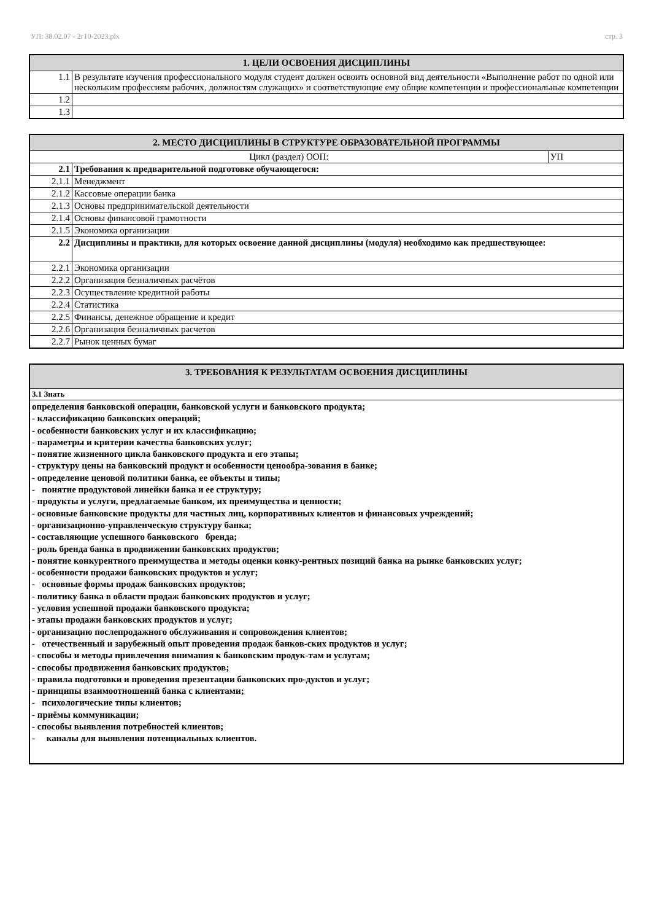УП: 38.02.07 - 2г10-2023.plx стр. 3
| 1. ЦЕЛИ ОСВОЕНИЯ ДИСЦИПЛИНЫ | |
| --- | --- |
| 1.1 | В результате изучения профессионального модуля студент должен освоить основной вид деятельности «Выполнение работ по одной или нескольким профессиям рабочих, должностям служащих» и соответствующие ему общие компетенции и профессиональные компетенции |
| 1.2 | |
| 1.3 | |
| 2. МЕСТО ДИСЦИПЛИНЫ В СТРУКТУРЕ ОБРАЗОВАТЕЛЬНОЙ ПРОГРАММЫ | | |
| --- | --- | --- |
| Цикл (раздел) ООП: | | УП |
| 2.1 | Требования к предварительной подготовке обучающегося: | |
| 2.1.1 | Менеджмент | |
| 2.1.2 | Кассовые операции банка | |
| 2.1.3 | Основы предпринимательской деятельности | |
| 2.1.4 | Основы финансовой грамотности | |
| 2.1.5 | Экономика организации | |
| 2.2 | Дисциплины и практики, для которых освоение данной дисциплины (модуля) необходимо как предшествующее: | |
| 2.2.1 | Экономика организации | |
| 2.2.2 | Организация безналичных расчётов | |
| 2.2.3 | Осуществление кредитной работы | |
| 2.2.4 | Статистика | |
| 2.2.5 | Финансы, денежное обращение и кредит | |
| 2.2.6 | Организация безналичных расчетов | |
| 2.2.7 | Рынок ценных бумаг | |
| 3. ТРЕБОВАНИЯ К РЕЗУЛЬТАТАМ ОСВОЕНИЯ ДИСЦИПЛИНЫ |
| --- |
| 3.1 Знать |
| определения банковской операции, банковской услуги и банковского продукта; - классификацию банковских операций; - особенности банковских услуг и их классификацию; - параметры и критерии качества банковских услуг; - понятие жизненного цикла банковского продукта и его этапы; - структуру цены на банковский продукт и особенности ценообра-зования в банке; - определение ценовой политики банка, ее объекты и типы; - понятие продуктовой линейки банка и ее структуру; - продукты и услуги, предлагаемые банком, их преимущества и ценности; - основные банковские продукты для частных лиц, корпоративных клиентов и финансовых учреждений; - организационно-управленческую структуру банка; - составляющие успешного банковского бренда; - роль бренда банка в продвижении банковских продуктов; - понятие конкурентного преимущества и методы оценки конку-рентных позиций банка на рынке банковских услуг; - особенности продажи банковских продуктов и услуг; - основные формы продаж банковских продуктов; - политику банка в области продаж банковских продуктов и услуг; - условия успешной продажи банковского продукта; - этапы продажи банковских продуктов и услуг; - организацию послепродажного обслуживания и сопровождения клиентов; - отечественный и зарубежный опыт проведения продаж банков-ских продуктов и услуг; - способы и методы привлечения внимания к банковским продук-там и услугам; - способы продвижения банковских продуктов; - правила подготовки и проведения презентации банковских про-дуктов и услуг; - принципы взаимоотношений банка с клиентами; - психологические типы клиентов; - приёмы коммуникации; - способы выявления потребностей клиентов; - каналы для выявления потенциальных клиентов. |